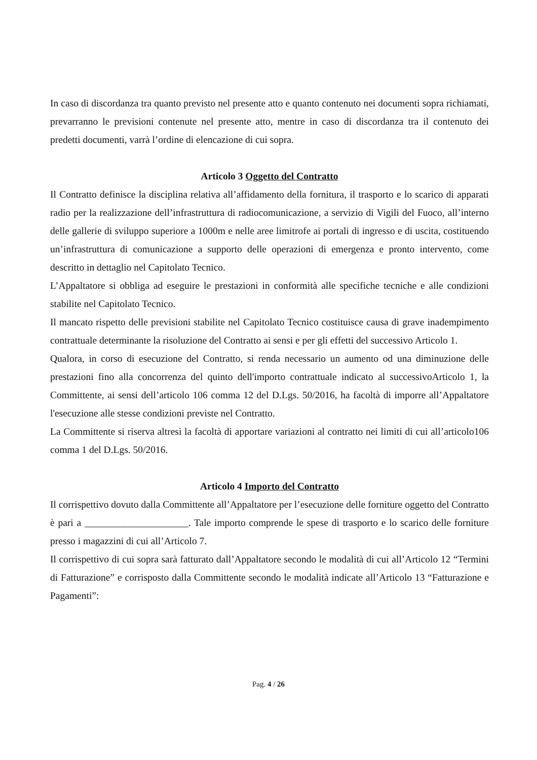In caso di discordanza tra quanto previsto nel presente atto e quanto contenuto nei documenti sopra richiamati, prevarranno le previsioni contenute nel presente atto, mentre in caso di discordanza tra il contenuto dei predetti documenti, varrà l’ordine di elencazione di cui sopra.
Articolo 3 Oggetto del Contratto
Il Contratto definisce la disciplina relativa all’affidamento della fornitura, il trasporto e lo scarico di apparati radio per la realizzazione dell’infrastruttura di radiocomunicazione, a servizio di Vigili del Fuoco, all’interno delle gallerie di sviluppo superiore a 1000m e nelle aree limitrofe ai portali di ingresso e di uscita, costituendo un’infrastruttura di comunicazione a supporto delle operazioni di emergenza e pronto intervento, come descritto in dettaglio nel Capitolato Tecnico.
L’Appaltatore si obbliga ad eseguire le prestazioni in conformità alle specifiche tecniche e alle condizioni stabilite nel Capitolato Tecnico.
Il mancato rispetto delle previsioni stabilite nel Capitolato Tecnico costituisce causa di grave inadempimento contrattuale determinante la risoluzione del Contratto ai sensi e per gli effetti del successivo Articolo 1.
Qualora, in corso di esecuzione del Contratto, si renda necessario un aumento od una diminuzione delle prestazioni fino alla concorrenza del quinto dell'importo contrattuale indicato al successivoArticolo 1, la Committente, ai sensi dell’articolo 106 comma 12 del D.Lgs. 50/2016, ha facoltà di imporre all’Appaltatore l'esecuzione alle stesse condizioni previste nel Contratto.
La Committente si riserva altresì la facoltà di apportare variazioni al contratto nei limiti di cui all’articolo106 comma 1 del D.Lgs. 50/2016.
Articolo 4 Importo del Contratto
Il corrispettivo dovuto dalla Committente all’Appaltatore per l’esecuzione delle forniture oggetto del Contratto è pari a _____________________. Tale importo comprende le spese di trasporto e lo scarico delle forniture presso i magazzini di cui all’Articolo 7.
Il corrispettivo di cui sopra sarà fatturato dall’Appaltatore secondo le modalità di cui all’Articolo 12 “Termini di Fatturazione” e corrisposto dalla Committente secondo le modalità indicate all’Articolo 13 “Fatturazione e Pagamenti”:
Pag. 4 / 26